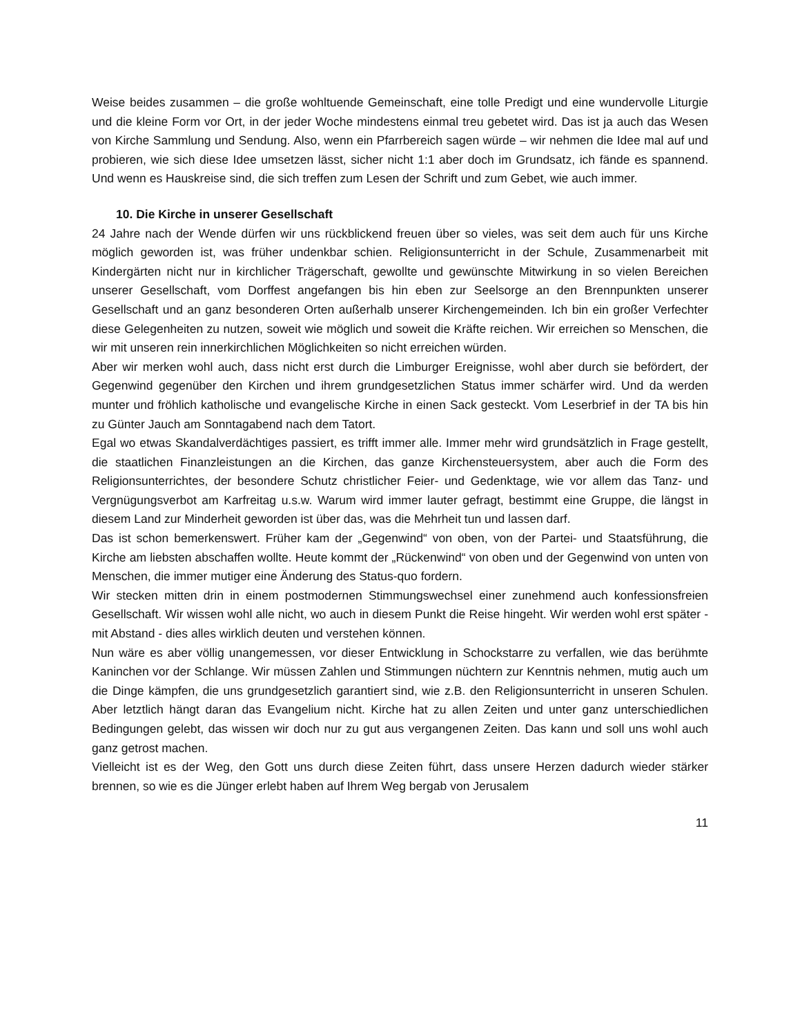Weise beides zusammen – die große wohltuende Gemeinschaft, eine tolle Predigt und eine wundervolle Liturgie und die kleine Form vor Ort, in der jeder Woche mindestens einmal treu gebetet wird. Das ist ja auch das Wesen von Kirche Sammlung und Sendung. Also, wenn ein Pfarrbereich sagen würde – wir nehmen die Idee mal auf und probieren, wie sich diese Idee umsetzen lässt, sicher nicht 1:1 aber doch im Grundsatz, ich fände es spannend. Und wenn es Hauskreise sind, die sich treffen zum Lesen der Schrift und zum Gebet, wie auch immer.
10. Die Kirche in unserer Gesellschaft
24 Jahre nach der Wende dürfen wir uns rückblickend freuen über so vieles, was seit dem auch für uns Kirche möglich geworden ist, was früher undenkbar schien. Religionsunterricht in der Schule, Zusammenarbeit mit Kindergärten nicht nur in kirchlicher Trägerschaft, gewollte und gewünschte Mitwirkung in so vielen Bereichen unserer Gesellschaft, vom Dorffest angefangen bis hin eben zur Seelsorge an den Brennpunkten unserer Gesellschaft und an ganz besonderen Orten außerhalb unserer Kirchengemeinden. Ich bin ein großer Verfechter diese Gelegenheiten zu nutzen, soweit wie möglich und soweit die Kräfte reichen. Wir erreichen so Menschen, die wir mit unseren rein innerkirchlichen Möglichkeiten so nicht erreichen würden.
Aber wir merken wohl auch, dass nicht erst durch die Limburger Ereignisse, wohl aber durch sie befördert, der Gegenwind gegenüber den Kirchen und ihrem grundgesetzlichen Status immer schärfer wird. Und da werden munter und fröhlich katholische und evangelische Kirche in einen Sack gesteckt. Vom Leserbrief in der TA bis hin zu Günter Jauch am Sonntagabend nach dem Tatort.
Egal wo etwas Skandalverdächtiges passiert, es trifft immer alle. Immer mehr wird grundsätzlich in Frage gestellt, die staatlichen Finanzleistungen an die Kirchen, das ganze Kirchensteuersystem, aber auch die Form des Religionsunterrichtes, der besondere Schutz christlicher Feier- und Gedenktage, wie vor allem das Tanz- und Vergnügungsverbot am Karfreitag u.s.w. Warum wird immer lauter gefragt, bestimmt eine Gruppe, die längst in diesem Land zur Minderheit geworden ist über das, was die Mehrheit tun und lassen darf.
Das ist schon bemerkenswert. Früher kam der „Gegenwind“ von oben, von der Partei- und Staatsführung, die Kirche am liebsten abschaffen wollte. Heute kommt der „Rückenwind“ von oben und der Gegenwind von unten von Menschen, die immer mutiger eine Änderung des Status-quo fordern.
Wir stecken mitten drin in einem postmodernen Stimmungswechsel einer zunehmend auch konfessionsfreien Gesellschaft. Wir wissen wohl alle nicht, wo auch in diesem Punkt die Reise hingeht. Wir werden wohl erst später - mit Abstand - dies alles wirklich deuten und verstehen können.
Nun wäre es aber völlig unangemessen, vor dieser Entwicklung in Schockstarre zu verfallen, wie das berühmte Kaninchen vor der Schlange. Wir müssen Zahlen und Stimmungen nüchtern zur Kenntnis nehmen, mutig auch um die Dinge kämpfen, die uns grundgesetzlich garantiert sind, wie z.B. den Religionsunterricht in unseren Schulen. Aber letztlich hängt daran das Evangelium nicht. Kirche hat zu allen Zeiten und unter ganz unterschiedlichen Bedingungen gelebt, das wissen wir doch nur zu gut aus vergangenen Zeiten. Das kann und soll uns wohl auch ganz getrost machen.
Vielleicht ist es der Weg, den Gott uns durch diese Zeiten führt, dass unsere Herzen dadurch wieder stärker brennen, so wie es die Jünger erlebt haben auf Ihrem Weg bergab von Jerusalem
11